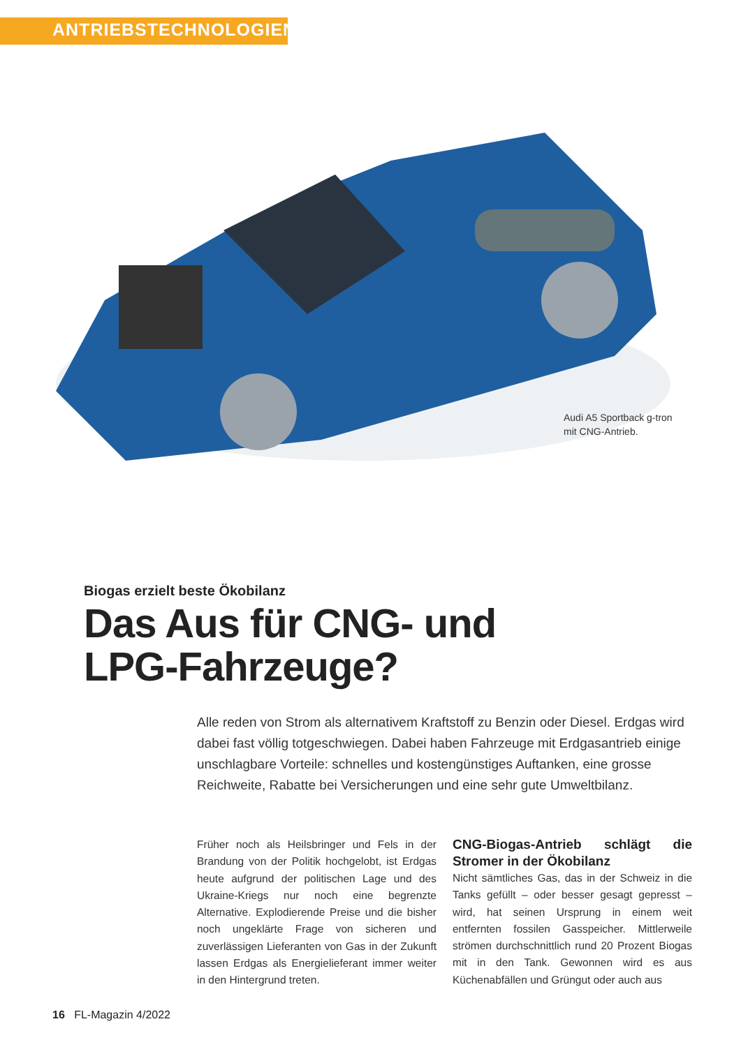ANTRIEBSTECHNOLOGIEN
Audi A5 Sportback g-tron
mit CNG-Antrieb.
Biogas erzielt beste Ökobilanz
Das Aus für CNG- und
LPG-Fahrzeuge?
Alle reden von Strom als alternativem Kraftstoff zu Benzin oder Diesel. Erdgas wird dabei fast völlig totgeschwiegen. Dabei haben Fahrzeuge mit Erdgasantrieb einige unschlagbare Vorteile: schnelles und kostengünstiges Auftanken, eine grosse Reichweite, Rabatte bei Versicherungen und eine sehr gute Umweltbilanz.
Früher noch als Heilsbringer und Fels in der Brandung von der Politik hochgelobt, ist Erdgas heute aufgrund der politischen Lage und des Ukraine-Kriegs nur noch eine begrenzte Alternative. Explodierende Preise und die bisher noch ungeklärte Frage von sicheren und zuverlässigen Lieferanten von Gas in der Zukunft lassen Erdgas als Energielieferant immer weiter in den Hintergrund treten.
CNG-Biogas-Antrieb schlägt die Stromer in der Ökobilanz
Nicht sämtliches Gas, das in der Schweiz in die Tanks gefüllt – oder besser gesagt gepresst – wird, hat seinen Ursprung in einem weit entfernten fossilen Gasspeicher. Mittlerweile strömen durchschnittlich rund 20 Prozent Biogas mit in den Tank. Gewonnen wird es aus Küchenabfällen und Grüngut oder auch aus
16 FL-Magazin 4/2022